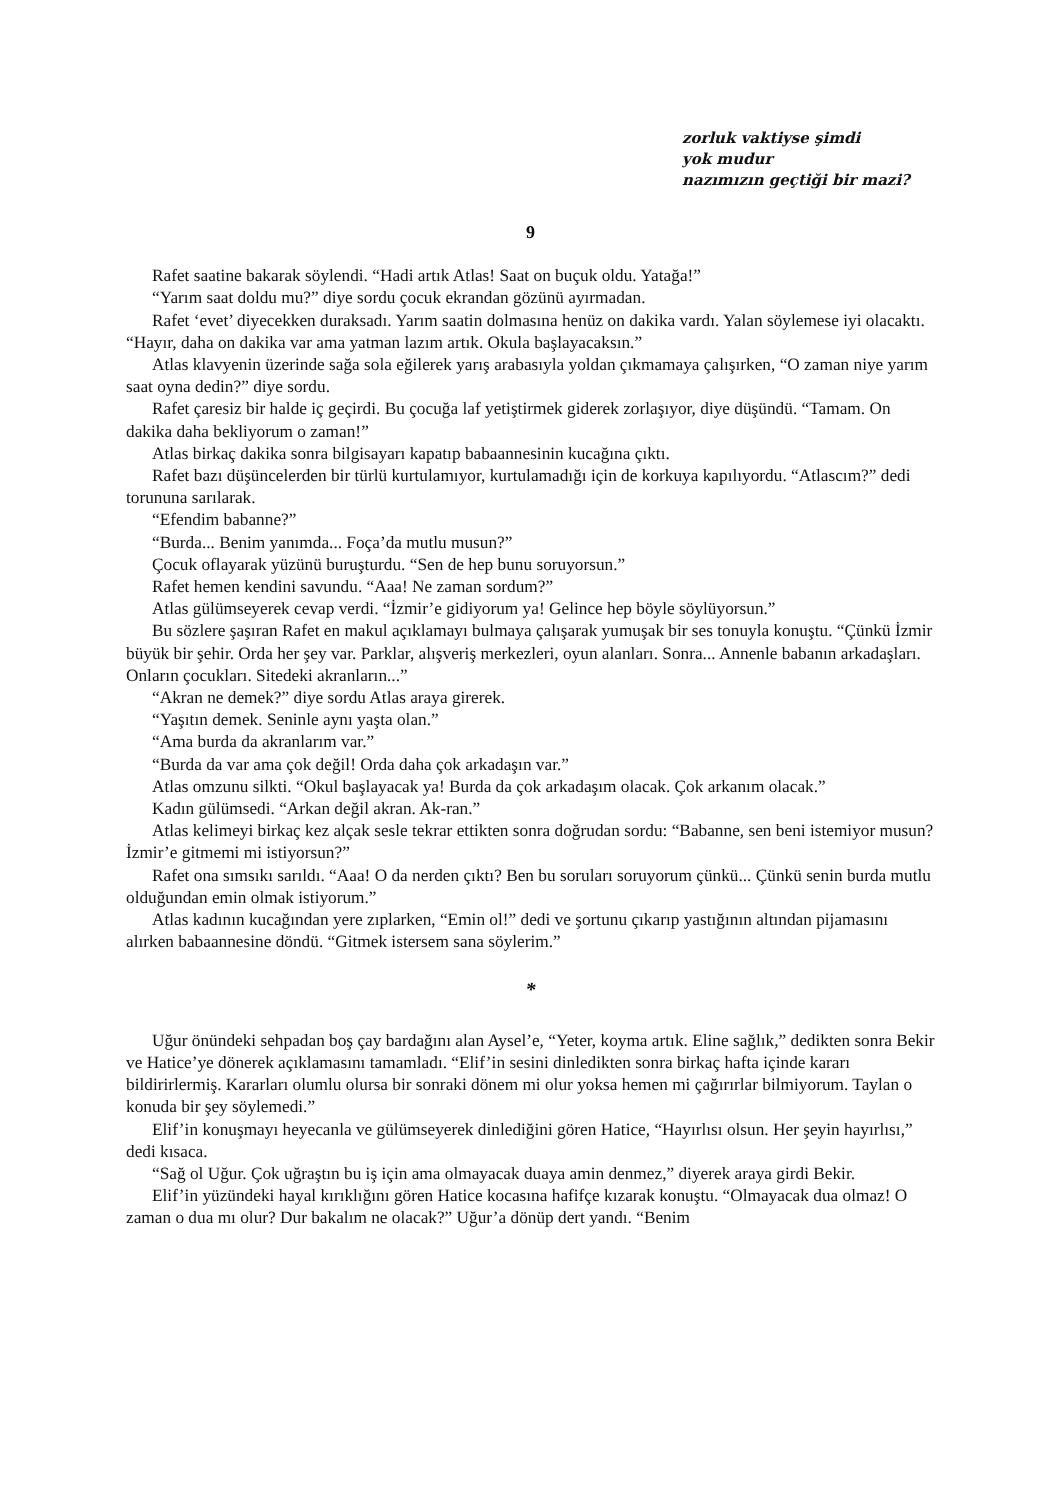zorluk vaktiyse şimdi
yok mudur
nazımızın geçtiği bir mazi?
9
Rafet saatine bakarak söylendi. “Hadi artık Atlas! Saat on buçuk oldu. Yatağa!”
“Yarım saat doldu mu?” diye sordu çocuk ekrandan gözünü ayırmadan.
Rafet ‘evet’ diyecekken duraksadı. Yarım saatin dolmasına henüz on dakika vardı. Yalan söylemese iyi olacaktı. “Hayır, daha on dakika var ama yatman lazım artık. Okula başlayacaksın.”
Atlas klavyenin üzerinde sağa sola eğilerek yarış arabasıyla yoldan çıkmamaya çalışırken, “O zaman niye yarım saat oyna dedin?” diye sordu.
Rafet çaresiz bir halde iç geçirdi. Bu çocuğa laf yetiştirmek giderek zorlaşıyor, diye düşündü. “Tamam. On dakika daha bekliyorum o zaman!”
Atlas birkaç dakika sonra bilgisayarı kapatıp babaannesinin kucağına çıktı.
Rafet bazı düşüncelerden bir türlü kurtulamıyor, kurtulamadığı için de korkuya kapılıyordu. “Atlascım?” dedi torununa sarılarak.
“Efendim babanne?”
“Burda... Benim yanımda... Foça’da mutlu musun?”
Çocuk oflayarak yüzünü buruşturdu. “Sen de hep bunu soruyorsun.”
Rafet hemen kendini savundu. “Aaa! Ne zaman sordum?”
Atlas gülümseyerek cevap verdi. “İzmir’e gidiyorum ya! Gelince hep böyle söylüyorsun.”
Bu sözlere şaşıran Rafet en makul açıklamayı bulmaya çalışarak yumuşak bir ses tonuyla konuştu. “Çünkü İzmir büyük bir şehir. Orda her şey var. Parklar, alışveriş merkezleri, oyun alanları. Sonra... Annenle babanın arkadaşları. Onların çocukları. Sitedeki akranların...”
“Akran ne demek?” diye sordu Atlas araya girerek.
“Yaşıtın demek. Seninle aynı yaşta olan.”
“Ama burda da akranlarım var.”
“Burda da var ama çok değil! Orda daha çok arkadaşın var.”
Atlas omzunu silkti. “Okul başlayacak ya! Burda da çok arkadaşım olacak. Çok arkanım olacak.”
Kadın gülümsedi. “Arkan değil akran. Ak-ran.”
Atlas kelimeyi birkaç kez alçak sesle tekrar ettikten sonra doğrudan sordu: “Babanne, sen beni istemiyor musun? İzmir’e gitmemi mi istiyorsun?”
Rafet ona sımsıkı sarıldı. “Aaa! O da nerden çıktı? Ben bu soruları soruyorum çünkü... Çünkü senin burda mutlu olduğundan emin olmak istiyorum.”
Atlas kadının kucağından yere zıplarken, “Emin ol!” dedi ve şortunu çıkarıp yastığının altından pijamasını alırken babaannesine döndü. “Gitmek istersem sana söylerim.”
*
Uğur önündeki sehpadan boş çay bardağını alan Aysel’e, “Yeter, koyma artık. Eline sağlık,” dedikten sonra Bekir ve Hatice’ye dönerek açıklamasını tamamladı. “Elif’in sesini dinledikten sonra birkaç hafta içinde kararı bildirirlermiş. Kararları olumlu olursa bir sonraki dönem mi olur yoksa hemen mi çağırırlar bilmiyorum. Taylan o konuda bir şey söylemedi.”
Elif’in konuşmayı heyecanla ve gülümseyerek dinlediğini gören Hatice, “Hayırlısı olsun. Her şeyin hayırlısı,” dedi kısaca.
“Sağ ol Uğur. Çok uğraştın bu iş için ama olmayacak duaya amin denmez,” diyerek araya girdi Bekir.
Elif’in yüzündeki hayal kırıklığını gören Hatice kocasına hafifçe kızarak konuştu. “Olmayacak dua olmaz! O zaman o dua mı olur? Dur bakalım ne olacak?” Uğur’a dönüp dert yandı. “Benim